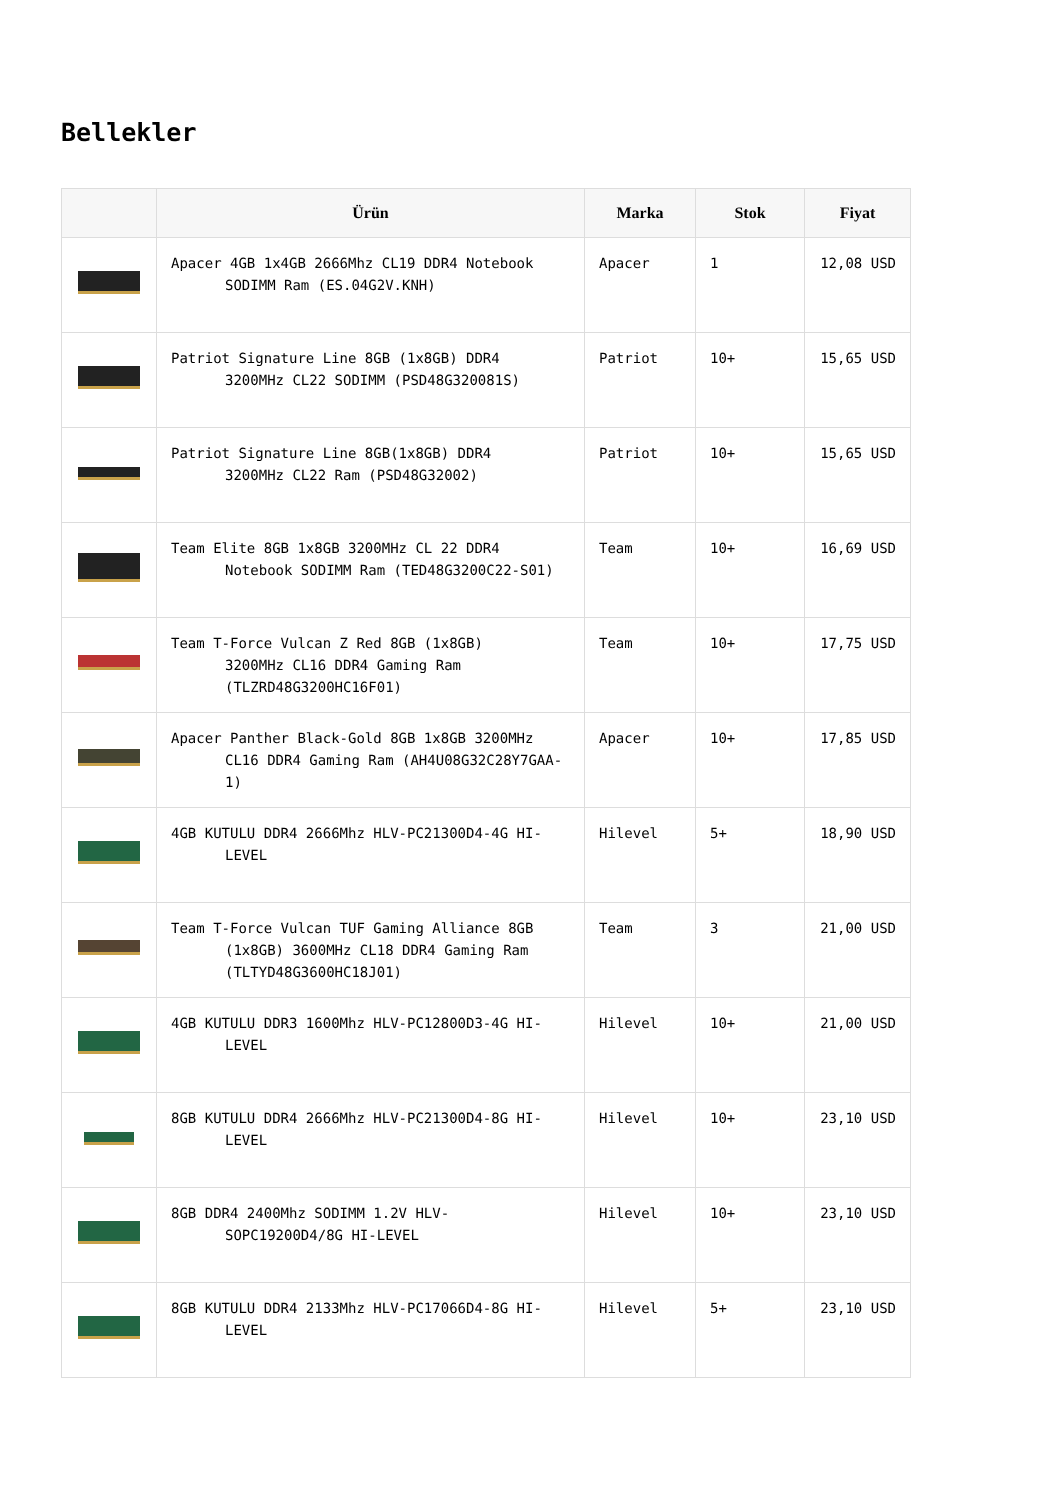Bellekler
| | Ürün | Marka | Stok | Fiyat |
| --- | --- | --- | --- | --- |
| | Apacer 4GB 1x4GB 2666Mhz CL19 DDR4 Notebook SODIMM Ram (ES.04G2V.KNH) | Apacer | 1 | 12,08 USD |
| | Patriot Signature Line 8GB (1x8GB) DDR4 3200MHz CL22 SODIMM (PSD48G320081S) | Patriot | 10+ | 15,65 USD |
| | Patriot Signature Line 8GB(1x8GB) DDR4 3200MHz CL22 Ram (PSD48G32002) | Patriot | 10+ | 15,65 USD |
| | Team Elite 8GB 1x8GB 3200MHz CL 22 DDR4 Notebook SODIMM Ram (TED48G3200C22-S01) | Team | 10+ | 16,69 USD |
| | Team T-Force Vulcan Z Red 8GB (1x8GB) 3200MHz CL16 DDR4 Gaming Ram (TLZRD48G3200HC16F01) | Team | 10+ | 17,75 USD |
| | Apacer Panther Black-Gold 8GB 1x8GB 3200MHz CL16 DDR4 Gaming Ram (AH4U08G32C28Y7GAA-1) | Apacer | 10+ | 17,85 USD |
| | 4GB KUTULU DDR4 2666Mhz HLV-PC21300D4-4G HI- LEVEL | Hilevel | 5+ | 18,90 USD |
| | Team T-Force Vulcan TUF Gaming Alliance 8GB (1x8GB) 3600MHz CL18 DDR4 Gaming Ram (TLTYD48G3600HC18J01) | Team | 3 | 21,00 USD |
| | 4GB KUTULU DDR3 1600Mhz HLV-PC12800D3-4G HI- LEVEL | Hilevel | 10+ | 21,00 USD |
| | 8GB KUTULU DDR4 2666Mhz HLV-PC21300D4-8G HI- LEVEL | Hilevel | 10+ | 23,10 USD |
| | 8GB DDR4 2400Mhz SODIMM 1.2V HLV- SOPC19200D4/8G HI-LEVEL | Hilevel | 10+ | 23,10 USD |
| | 8GB KUTULU DDR4 2133Mhz HLV-PC17066D4-8G HI- LEVEL | Hilevel | 5+ | 23,10 USD |